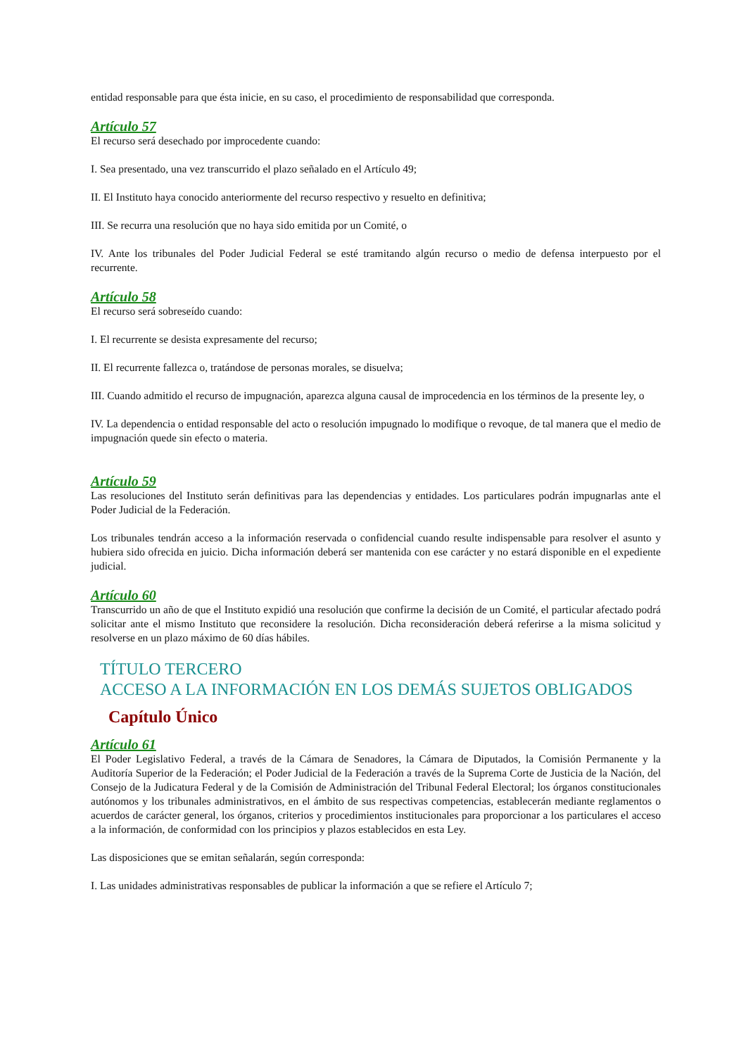entidad responsable para que ésta inicie, en su caso, el procedimiento de responsabilidad que corresponda.
Artículo 57
El recurso será desechado por improcedente cuando:
I. Sea presentado, una vez transcurrido el plazo señalado en el Artículo 49;
II. El Instituto haya conocido anteriormente del recurso respectivo y resuelto en definitiva;
III. Se recurra una resolución que no haya sido emitida por un Comité, o
IV. Ante los tribunales del Poder Judicial Federal se esté tramitando algún recurso o medio de defensa interpuesto por el recurrente.
Artículo 58
El recurso será sobreseído cuando:
I. El recurrente se desista expresamente del recurso;
II. El recurrente fallezca o, tratándose de personas morales, se disuelva;
III. Cuando admitido el recurso de impugnación, aparezca alguna causal de improcedencia en los términos de la presente ley, o
IV. La dependencia o entidad responsable del acto o resolución impugnado lo modifique o revoque, de tal manera que el medio de impugnación quede sin efecto o materia.
Artículo 59
Las resoluciones del Instituto serán definitivas para las dependencias y entidades. Los particulares podrán impugnarlas ante el Poder Judicial de la Federación.
Los tribunales tendrán acceso a la información reservada o confidencial cuando resulte indispensable para resolver el asunto y hubiera sido ofrecida en juicio. Dicha información deberá ser mantenida con ese carácter y no estará disponible en el expediente judicial.
Artículo 60
Transcurrido un año de que el Instituto expidió una resolución que confirme la decisión de un Comité, el particular afectado podrá solicitar ante el mismo Instituto que reconsidere la resolución. Dicha reconsideración deberá referirse a la misma solicitud y resolverse en un plazo máximo de 60 días hábiles.
TÍTULO TERCERO
ACCESO A LA INFORMACIÓN EN LOS DEMÁS SUJETOS OBLIGADOS
Capítulo Único
Artículo 61
El Poder Legislativo Federal, a través de la Cámara de Senadores, la Cámara de Diputados, la Comisión Permanente y la Auditoría Superior de la Federación; el Poder Judicial de la Federación a través de la Suprema Corte de Justicia de la Nación, del Consejo de la Judicatura Federal y de la Comisión de Administración del Tribunal Federal Electoral; los órganos constitucionales autónomos y los tribunales administrativos, en el ámbito de sus respectivas competencias, establecerán mediante reglamentos o acuerdos de carácter general, los órganos, criterios y procedimientos institucionales para proporcionar a los particulares el acceso a la información, de conformidad con los principios y plazos establecidos en esta Ley.
Las disposiciones que se emitan señalarán, según corresponda:
I. Las unidades administrativas responsables de publicar la información a que se refiere el Artículo 7;